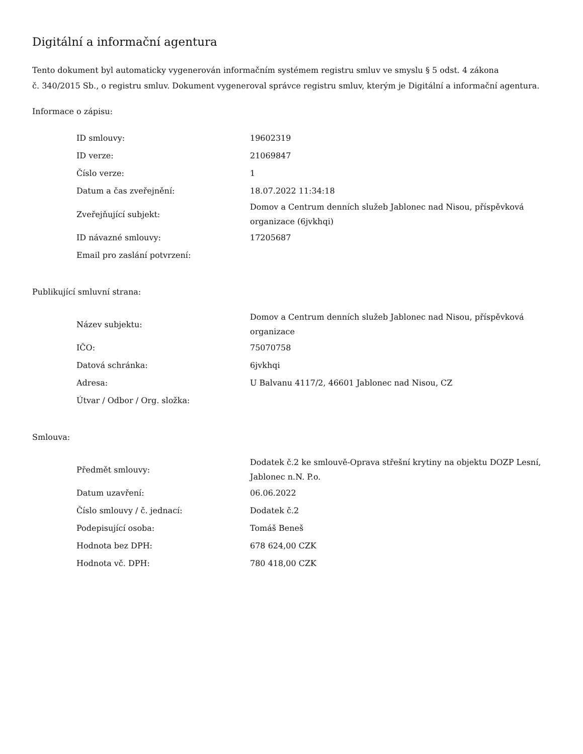Digitální a informační agentura
Tento dokument byl automaticky vygenerován informačním systémem registru smluv ve smyslu § 5 odst. 4 zákona
č. 340/2015 Sb., o registru smluv. Dokument vygeneroval správce registru smluv, kterým je Digitální a informační agentura.
Informace o zápisu:
| ID smlouvy: | 19602319 |
| ID verze: | 21069847 |
| Číslo verze: | 1 |
| Datum a čas zveřejnění: | 18.07.2022 11:34:18 |
| Zveřejňující subjekt: | Domov a Centrum denních služeb Jablonec nad Nisou, příspěvková organizace (6jvkhqi) |
| ID návazné smlouvy: | 17205687 |
| Email pro zaslání potvrzení: | |
Publikující smluvní strana:
| Název subjektu: | Domov a Centrum denních služeb Jablonec nad Nisou, příspěvková organizace |
| IČO: | 75070758 |
| Datová schránka: | 6jvkhqi |
| Adresa: | U Balvanu 4117/2, 46601 Jablonec nad Nisou, CZ |
| Útvar / Odbor / Org. složka: | |
Smlouva:
| Předmět smlouvy: | Dodatek č.2 ke smlouvě-Oprava střešní krytiny na objektu DOZP Lesní, Jablonec n.N. P.o. |
| Datum uzavření: | 06.06.2022 |
| Číslo smlouvy / č. jednací: | Dodatek č.2 |
| Podepisující osoba: | Tomáš Beneš |
| Hodnota bez DPH: | 678 624,00 CZK |
| Hodnota vč. DPH: | 780 418,00 CZK |